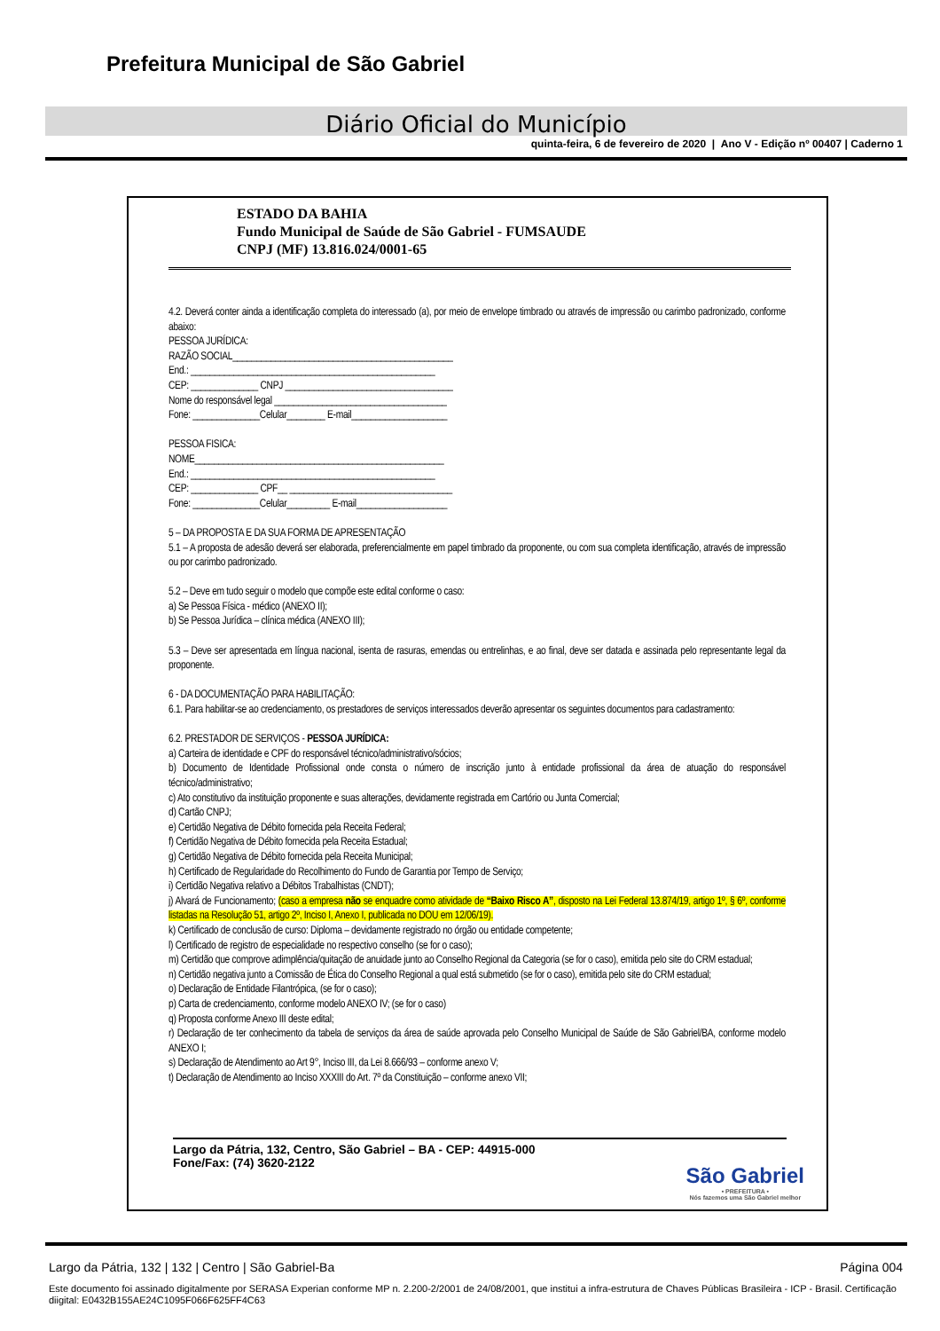Prefeitura Municipal de São Gabriel
Diário Oficial do Município
quinta-feira, 6 de fevereiro de 2020 | Ano V - Edição nº 00407 | Caderno 1
ESTADO DA BAHIA
Fundo Municipal de Saúde de São Gabriel - FUMSAUDE
CNPJ (MF) 13.816.024/0001-65
4.2. Deverá conter ainda a identificação completa do interessado (a), por meio de envelope timbrado ou através de impressão ou carimbo padronizado, conforme abaixo:
PESSOA JURÍDICA:
RAZÃO SOCIAL______________________________________________
End.: ___________________________________________________
CEP: ______________ CNPJ ___________________________________
Nome do responsável legal ____________________________________
Fone: ______________Celular________ E-mail____________________
PESSOA FISICA:
NOME____________________________________________________
End.: ___________________________________________________
CEP: ______________ CPF__ __________________________________
Fone: ______________Celular_________ E-mail___________________
5 – DA PROPOSTA E DA SUA FORMA DE APRESENTAÇÃO
5.1 – A proposta de adesão deverá ser elaborada, preferencialmente em papel timbrado da proponente, ou com sua completa identificação, através de impressão ou por carimbo padronizado.
5.2 – Deve em tudo seguir o modelo que compõe este edital conforme o caso:
a) Se Pessoa Física - médico (ANEXO II);
b) Se Pessoa Jurídica – clínica médica (ANEXO III);
5.3 – Deve ser apresentada em língua nacional, isenta de rasuras, emendas ou entrelinhas, e ao final, deve ser datada e assinada pelo representante legal da proponente.
6 - DA DOCUMENTAÇÃO PARA HABILITAÇÃO:
6.1. Para habilitar-se ao credenciamento, os prestadores de serviços interessados deverão apresentar os seguintes documentos para cadastramento:
6.2. PRESTADOR DE SERVIÇOS - PESSOA JURÍDICA:
a) Carteira de identidade e CPF do responsável técnico/administrativo/sócios;
b) Documento de Identidade Profissional onde consta o número de inscrição junto à entidade profissional da área de atuação do responsável técnico/administrativo;
c) Ato constitutivo da instituição proponente e suas alterações, devidamente registrada em Cartório ou Junta Comercial;
d) Cartão CNPJ;
e) Certidão Negativa de Débito fornecida pela Receita Federal;
f) Certidão Negativa de Débito fornecida pela Receita Estadual;
g) Certidão Negativa de Débito fornecida pela Receita Municipal;
h) Certificado de Regularidade do Recolhimento do Fundo de Garantia por Tempo de Serviço;
i) Certidão Negativa relativo a Débitos Trabalhistas (CNDT);
j) Alvará de Funcionamento; (caso a empresa não se enquadre como atividade de “Baixo Risco A”, disposto na Lei Federal 13.874/19, artigo 1º, § 6º, conforme listadas na Resolução 51, artigo 2º, Inciso I, Anexo I, publicada no DOU em 12/06/19).
k) Certificado de conclusão de curso: Diploma – devidamente registrado no órgão ou entidade competente;
l) Certificado de registro de especialidade no respectivo conselho (se for o caso);
m) Certidão que comprove adimplência/quitação de anuidade junto ao Conselho Regional da Categoria (se for o caso), emitida pelo site do CRM estadual;
n) Certidão negativa junto a Comissão de Ética do Conselho Regional a qual está submetido (se for o caso), emitida pelo site do CRM estadual;
o) Declaração de Entidade Filantrópica, (se for o caso);
p) Carta de credenciamento, conforme modelo ANEXO IV; (se for o caso)
q) Proposta conforme Anexo III deste edital;
r) Declaração de ter conhecimento da tabela de serviços da área de saúde aprovada pelo Conselho Municipal de Saúde de São Gabriel/BA, conforme modelo ANEXO I;
s) Declaração de Atendimento ao Art 9°, Inciso III, da Lei 8.666/93 – conforme anexo V;
t) Declaração de Atendimento ao Inciso XXXIII do Art. 7º da Constituição – conforme anexo VII;
Largo da Pátria, 132, Centro, São Gabriel – BA - CEP: 44915-000
Fone/Fax: (74) 3620-2122
São Gabriel
• PREFEITURA •
Nós fazemos uma São Gabriel melhor
Largo da Pátria, 132 | 132 | Centro | São Gabriel-Ba Página 004
Este documento foi assinado digitalmente por SERASA Experian conforme MP n. 2.200-2/2001 de 24/08/2001, que institui a infra-estrutura de Chaves Públicas Brasileira - ICP - Brasil. Certificação diigital: E0432B155AE24C1095F066F625FF4C63